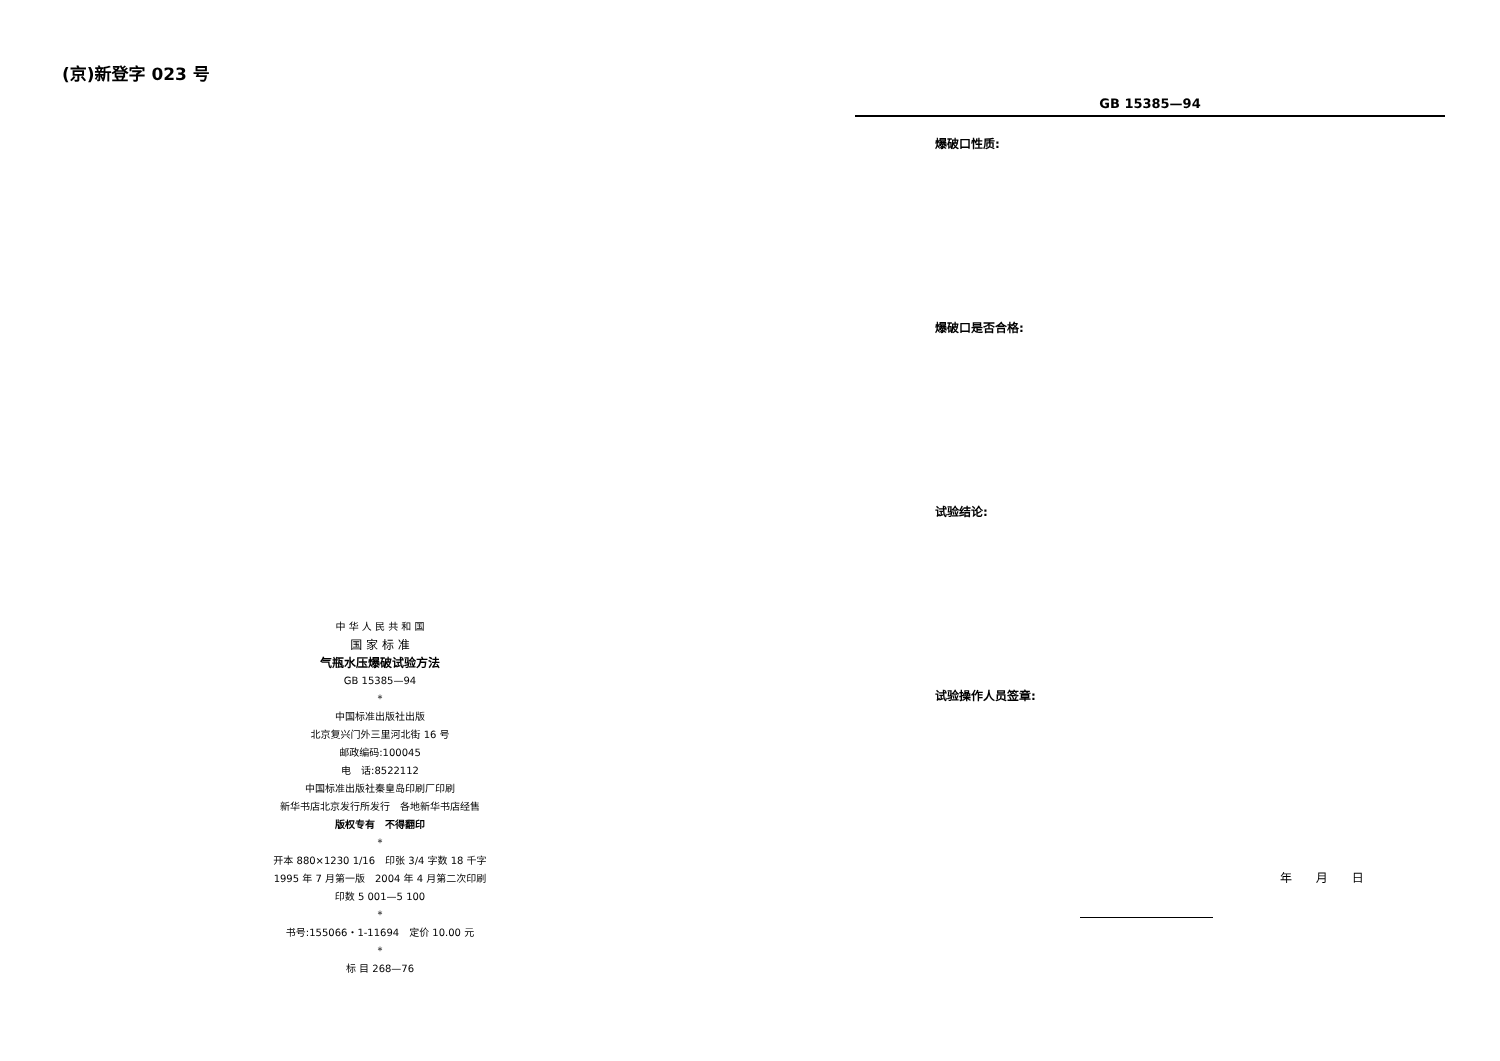(京)新登字 023 号
中 华 人 民 共 和 国
国 家 标 准
气瓶水压爆破试验方法
GB 15385—94
*
中国标准出版社出版
北京复兴门外三里河北街 16 号
邮政编码:100045
电　话:8522112
中国标准出版社秦皇岛印刷厂印刷
新华书店北京发行所发行　各地新华书店经售
版权专有　不得翻印
*
开本 880×1230 1/16　印张 3/4 字数 18 千字
1995 年 7 月第一版　2004 年 4 月第二次印刷
印数 5 001—5 100
*
书号:155066・1-11694　定价 10.00 元
*
标 目 268—76
GB 15385—94
爆破口性质:
爆破口是否合格:
试验结论:
试验操作人员签章:
年 月 日